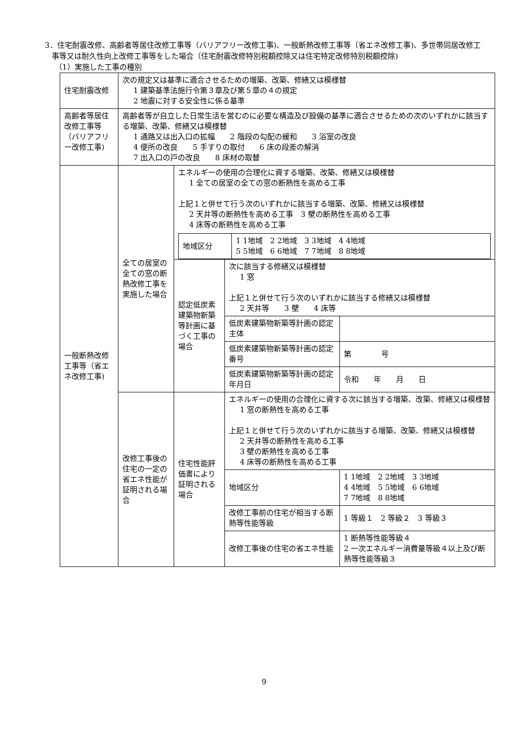3．住宅耐震改修、高齢者等居住改修工事等（バリアフリー改修工事)、一般断熱改修工事等（省エネ改修工事)、多世帯同居改修工事等又は耐久性向上改修工事等をした場合（住宅耐震改修特別税額控除又は住宅特定改修特別税額控除)
（1）実施した工事の種別
| 住宅耐震改修 | 次の規定又は基準に適合させるための増築、改築、修繕又は模様替 1 建築基準法施行令第３章及び第５章の４の規定 2 地震に対する安全性に係る基準 | | | |
| 高齢者等居住改修工事等（バリアフリー改修工事) | 高齢者等が自立した日常生活を営むのに必要な構造及び設備の基準に適合させるための次のいずれかに該当する増築、改築、修繕又は模様替 1 通路又は出入口の拡幅 2 階段の勾配の緩和 3 浴室の改良 4 便所の改良 5 手すりの取付 6 床の段差の解消 7 出入口の戸の改良 8 床材の取替 | | | |
| 一般断熱改修工事等（省エネ改修工事) | 全ての居室の全ての窓の断熱改修工事を実施した場合 | エネルギーの使用の合理化に資する増築、改築、修繕又は模様替 1 全ての居室の全ての窓の断熱性を高める工事 上記１と併せて行う次のいずれかに該当する増築、改築、修繕又は模様替 2 天井等の断熱性を高める工事 3 壁の断熱性を高める工事 4 床等の断熱性を高める工事 / 地域区分 / 1 1地域 2 2地域 3 3地域 4 4地域 5 5地域 6 6地域 7 7地域 8 8地域 / | | |
| | | 認定低炭素建築物新築等計画に基づく工事の場合 | 次に該当する修繕又は模様替 1 窓 上記１と併せて行う次のいずれかに該当する修繕又は模様替 2 天井等 3 壁 4 床等 | |
| | | | 低炭素建築物新築等計画の認定主体 | |
| | | | 低炭素建築物新築等計画の認定番号 | 第 号 |
| | | | 低炭素建築物新築等計画の認定年月日 | 令和 年 月 日 |
| | 改修工事後の住宅の一定の省エネ性能が証明される場合 | 住宅性能評価書により証明される場合 | エネルギーの使用の合理化に資する次に該当する増築、改築、修繕又は模様替 1 窓の断熱性を高める工事 上記１と併せて行う次のいずれかに該当する増築、改築、修繕又は模様替 2 天井等の断熱性を高める工事 3 壁の断熱性を高める工事 4 床等の断熱性を高める工事 | |
| | | | 地域区分 | 1 1地域 2 2地域 3 3地域 4 4地域 5 5地域 6 6地域 7 7地域 8 8地域 |
| | | | 改修工事前の住宅が相当する断熱等性能等級 | 1 等級１ 2 等級２ 3 等級３ |
| | | | 改修工事後の住宅の省エネ性能 | 1 断熱等性能等級４ 2 一次エネルギー消費量等級４以上及び断熱等性能等級３ |
9